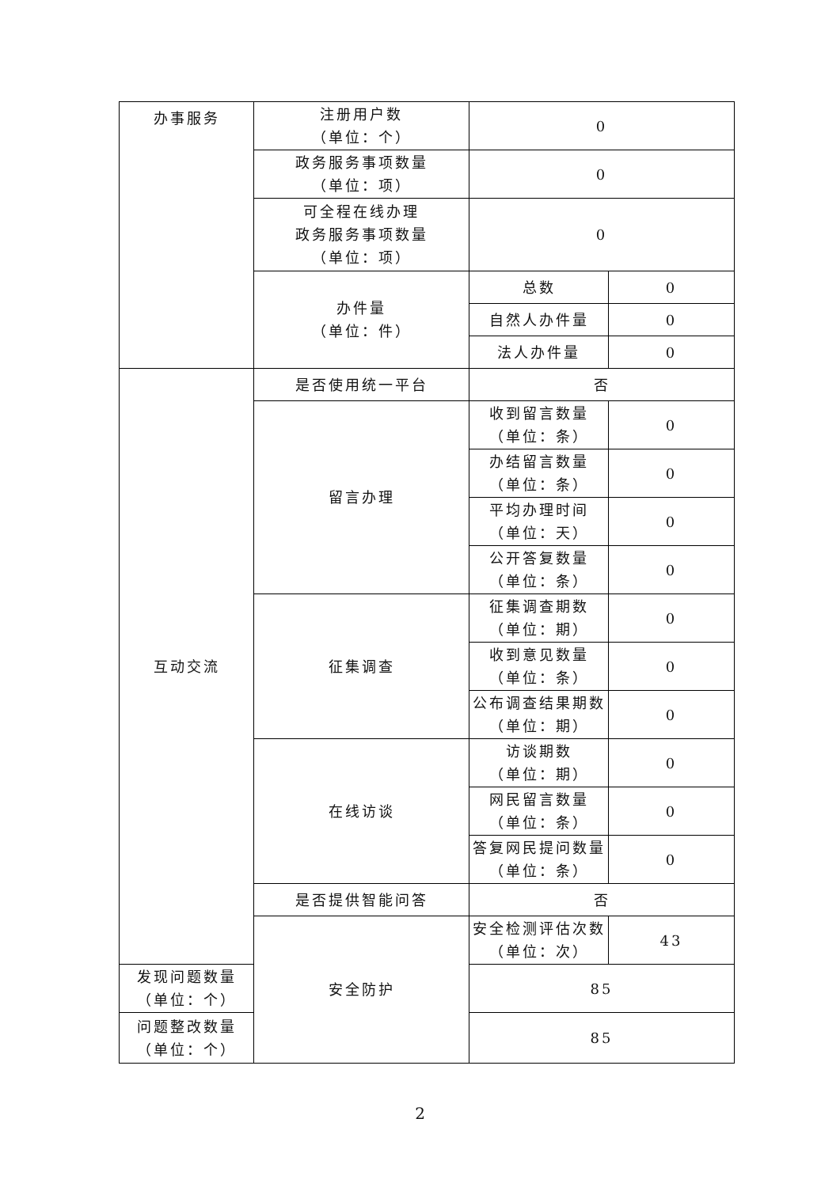| 办事服务 | 注册用户数 （单位：个） | 0 | |
| | 政务服务事项数量 （单位：项） | 0 | |
| | 可全程在线办理 政务服务事项数量 （单位：项） | 0 | |
| | 办件量 （单位：件） | 总数 | 0 |
| | | 自然人办件量 | 0 |
| | | 法人办件量 | 0 |
| 互动交流 | 是否使用统一平台 | 否 | |
| | 留言办理 | 收到留言数量 （单位：条） | 0 |
| | | 办结留言数量 （单位：条） | 0 |
| | | 平均办理时间 （单位：天） | 0 |
| | | 公开答复数量 （单位：条） | 0 |
| | 征集调查 | 征集调查期数 （单位：期） | 0 |
| | | 收到意见数量 （单位：条） | 0 |
| | | 公布调查结果期数 （单位：期） | 0 |
| | 在线访谈 | 访谈期数 （单位：期） | 0 |
| | | 网民留言数量 （单位：条） | 0 |
| | | 答复网民提问数量 （单位：条） | 0 |
| | 是否提供智能问答 | 否 | |
| | 安全防护 | 安全检测评估次数 （单位：次） | 43 |
| 发现问题数量 （单位：个） | | 85 | |
| 问题整改数量 （单位：个） | | 85 | |
2